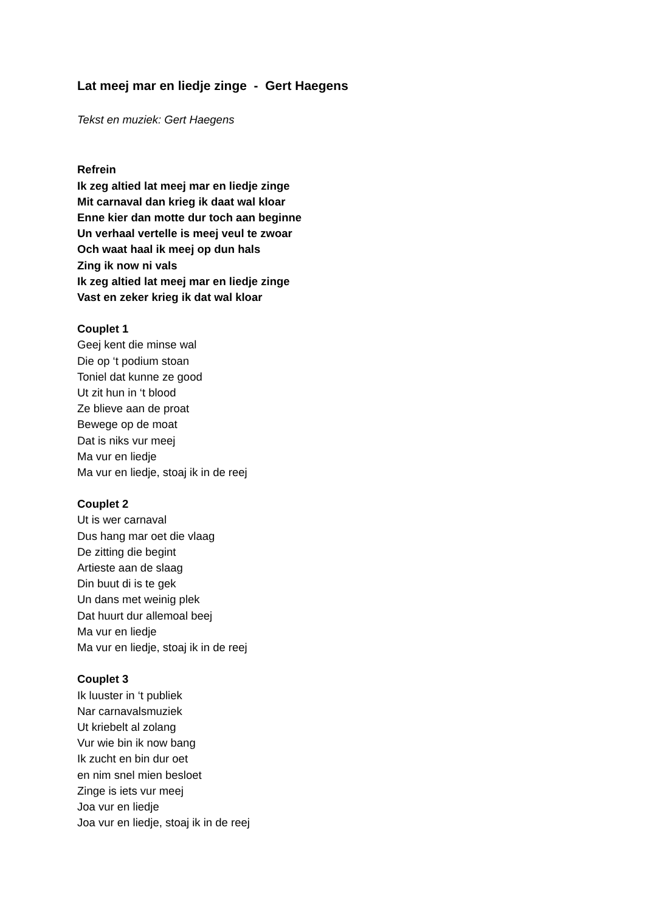Lat meej mar en liedje zinge - Gert Haegens
Tekst en muziek: Gert Haegens
Refrein
Ik zeg altied lat meej mar en liedje zinge
Mit carnaval dan krieg ik daat wal kloar
Enne kier dan motte dur toch aan beginne
Un verhaal vertelle is meej veul te zwoar
Och waat haal ik meej op dun hals
Zing ik now ni vals
Ik zeg altied lat meej mar en liedje zinge
Vast en zeker krieg ik dat wal kloar
Couplet 1
Geej kent die minse wal
Die op ‘t podium stoan
Toniel dat kunne ze good
Ut zit hun in ‘t blood
Ze blieve aan de proat
Bewege op de moat
Dat is niks vur meej
Ma vur en liedje
Ma vur en liedje, stoaj ik in de reej
Couplet 2
Ut is wer carnaval
Dus hang mar oet die vlaag
De zitting die begint
Artieste aan de slaag
Din buut di is te gek
Un dans met weinig plek
Dat huurt dur allemoal beej
Ma vur en liedje
Ma vur en liedje, stoaj ik in de reej
Couplet 3
Ik luuster in ‘t publiek
Nar carnavalsmuziek
Ut kriebelt al zolang
Vur wie bin ik now bang
Ik zucht en bin dur oet
en nim snel mien besloet
Zinge is iets vur meej
Joa vur en liedje
Joa vur en liedje, stoaj ik in de reej